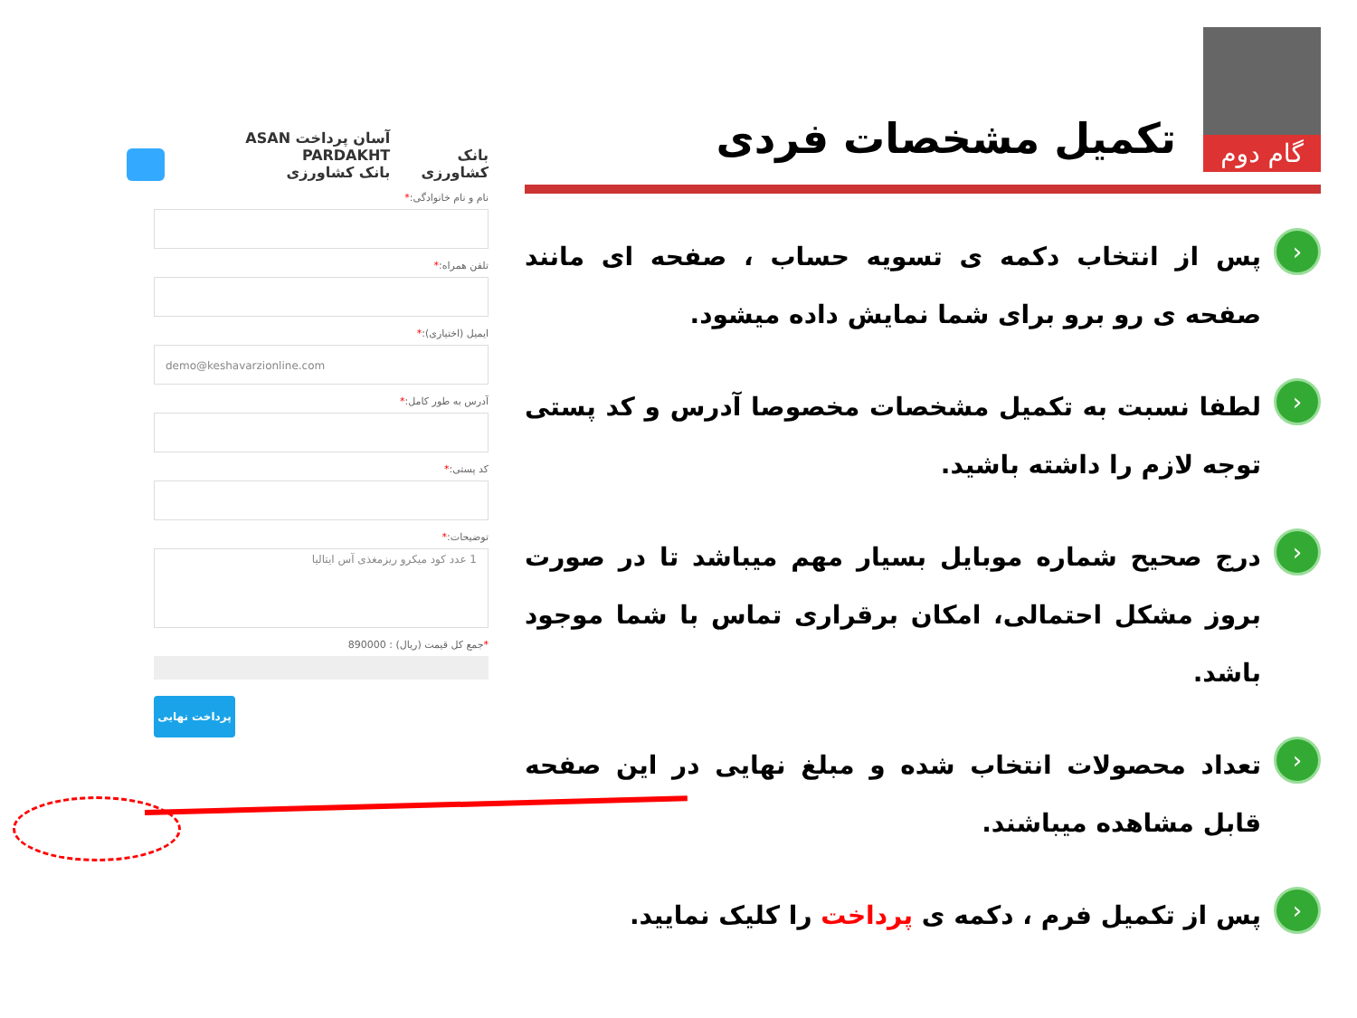بانک کشاورزی
آسان پرداخت ASAN PARDAKHT
بانک کشاورزی
نام و نام خانوادگی:*
تلفن همراه:*
ایمیل (اختیاری):*
demo@keshavarzionline.com
آدرس به طور کامل:*
کد پستی:*
توضیحات:*
1 عدد کود میکرو ریزمغذی آس ایتالیا
*جمع کل قیمت (ریال) : 890000
پرداخت نهایی
گام دوم
تکمیل مشخصات فردی
‹
پس از انتخاب دکمه ی تسویه حساب ، صفحه ای مانند صفحه ی رو برو برای شما نمایش داده میشود.
‹
لطفا نسبت به تکمیل مشخصات مخصوصا آدرس و کد پستی توجه لازم را داشته باشید.
‹
درج صحیح شماره موبایل بسیار مهم میباشد تا در صورت بروز مشکل احتمالی، امکان برقراری تماس با شما موجود باشد.
‹
تعداد محصولات انتخاب شده و مبلغ نهایی در این صفحه قابل مشاهده میباشند.
‹
پس از تکمیل فرم ، دکمه ی پرداخت را کلیک نمایید.